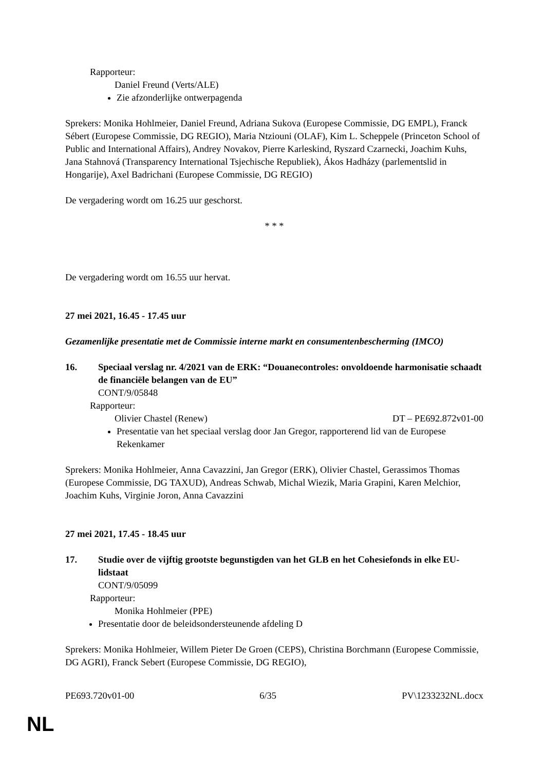Rapporteur:
Daniel Freund (Verts/ALE)
Zie afzonderlijke ontwerpagenda
Sprekers: Monika Hohlmeier, Daniel Freund, Adriana Sukova (Europese Commissie, DG EMPL), Franck Sébert (Europese Commissie, DG REGIO), Maria Ntziouni (OLAF), Kim L. Scheppele (Princeton School of Public and International Affairs), Andrey Novakov, Pierre Karleskind, Ryszard Czarnecki, Joachim Kuhs, Jana Stahnová (Transparency International Tsjechische Republiek), Ákos Hadházy (parlementslid in Hongarije), Axel Badrichani (Europese Commissie, DG REGIO)
De vergadering wordt om 16.25 uur geschorst.
* * *
De vergadering wordt om 16.55 uur hervat.
27 mei 2021, 16.45 - 17.45 uur
Gezamenlijke presentatie met de Commissie interne markt en consumentenbescherming (IMCO)
16. Speciaal verslag nr. 4/2021 van de ERK: “Douanecontroles: onvoldoende harmonisatie schaadt de financiële belangen van de EU”
CONT/9/05848
Rapporteur:
Olivier Chastel (Renew) DT – PE692.872v01-00
Presentatie van het speciaal verslag door Jan Gregor, rapporterend lid van de Europese Rekenkamer
Sprekers: Monika Hohlmeier, Anna Cavazzini, Jan Gregor (ERK), Olivier Chastel, Gerassimos Thomas (Europese Commissie, DG TAXUD), Andreas Schwab, Michal Wiezik, Maria Grapini, Karen Melchior, Joachim Kuhs, Virginie Joron, Anna Cavazzini
27 mei 2021, 17.45 - 18.45 uur
17. Studie over de vijftig grootste begunstigden van het GLB en het Cohesiefonds in elke EU-lidstaat
CONT/9/05099
Rapporteur:
Monika Hohlmeier (PPE)
Presentatie door de beleidsondersteunende afdeling D
Sprekers: Monika Hohlmeier, Willem Pieter De Groen (CEPS), Christina Borchmann (Europese Commissie, DG AGRI), Franck Sebert (Europese Commissie, DG REGIO),
PE693.720v01-00 6/35 PV\1233232NL.docx
NL